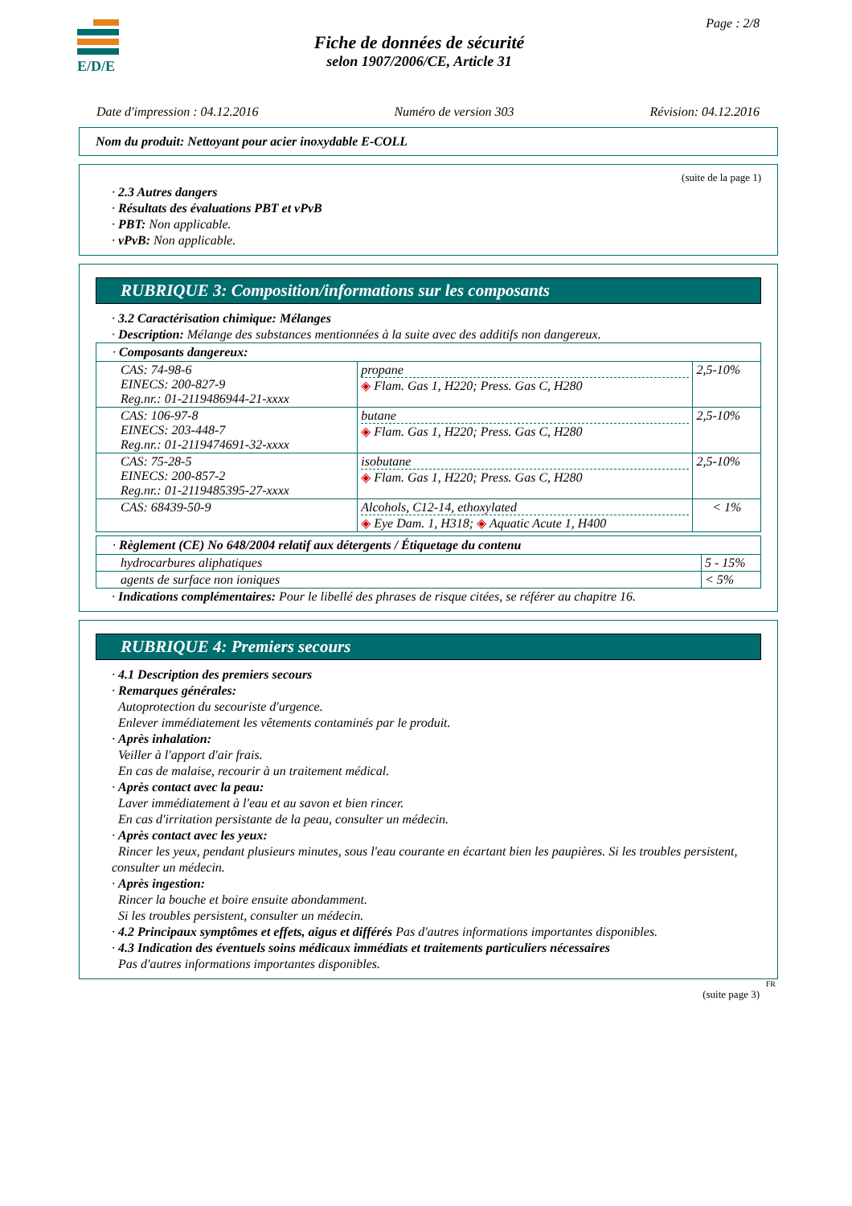E/D/E Page : 2/8
Fiche de données de sécurité
selon 1907/2006/CE, Article 31
Date d'impression : 04.12.2016 Numéro de version 303 Révision: 04.12.2016
Nom du produit: Nettoyant pour acier inoxydable E-COLL
(suite de la page 1)
· 2.3 Autres dangers
· Résultats des évaluations PBT et vPvB
· PBT: Non applicable.
· vPvB: Non applicable.
RUBRIQUE 3: Composition/informations sur les composants
· 3.2 Caractérisation chimique: Mélanges
· Description: Mélange des substances mentionnées à la suite avec des additifs non dangereux.
| · Composants dangereux: | | |
| CAS: 74-98-6 EINECS: 200-827-9 Reg.nr.: 01-2119486944-21-xxxx | propane ◈ Flam. Gas 1, H220; Press. Gas C, H280 | 2,5-10% |
| CAS: 106-97-8 EINECS: 203-448-7 Reg.nr.: 01-2119474691-32-xxxx | butane ◈ Flam. Gas 1, H220; Press. Gas C, H280 | 2,5-10% |
| CAS: 75-28-5 EINECS: 200-857-2 Reg.nr.: 01-2119485395-27-xxxx | isobutane ◈ Flam. Gas 1, H220; Press. Gas C, H280 | 2,5-10% |
| CAS: 68439-50-9 | Alcohols, C12-14, ethoxylated ◈ Eye Dam. 1, H318; ◈ Aquatic Acute 1, H400 | < 1% |
| · Règlement (CE) No 648/2004 relatif aux détergents / Étiquetage du contenu | |
| hydrocarbures aliphatiques | 5 - 15% |
| agents de surface non ioniques | < 5% |
· Indications complémentaires: Pour le libellé des phrases de risque citées, se référer au chapitre 16.
RUBRIQUE 4: Premiers secours
· 4.1 Description des premiers secours
· Remarques générales:
Autoprotection du secouriste d'urgence.
Enlever immédiatement les vêtements contaminés par le produit.
· Après inhalation:
Veiller à l'apport d'air frais.
En cas de malaise, recourir à un traitement médical.
· Après contact avec la peau:
Laver immédiatement à l'eau et au savon et bien rincer.
En cas d'irritation persistante de la peau, consulter un médecin.
· Après contact avec les yeux:
Rincer les yeux, pendant plusieurs minutes, sous l'eau courante en écartant bien les paupières. Si les troubles persistent, consulter un médecin.
· Après ingestion:
Rincer la bouche et boire ensuite abondamment.
Si les troubles persistent, consulter un médecin.
· 4.2 Principaux symptômes et effets, aigus et différés Pas d'autres informations importantes disponibles.
· 4.3 Indication des éventuels soins médicaux immédiats et traitements particuliers nécessaires
Pas d'autres informations importantes disponibles.
FR
(suite page 3)